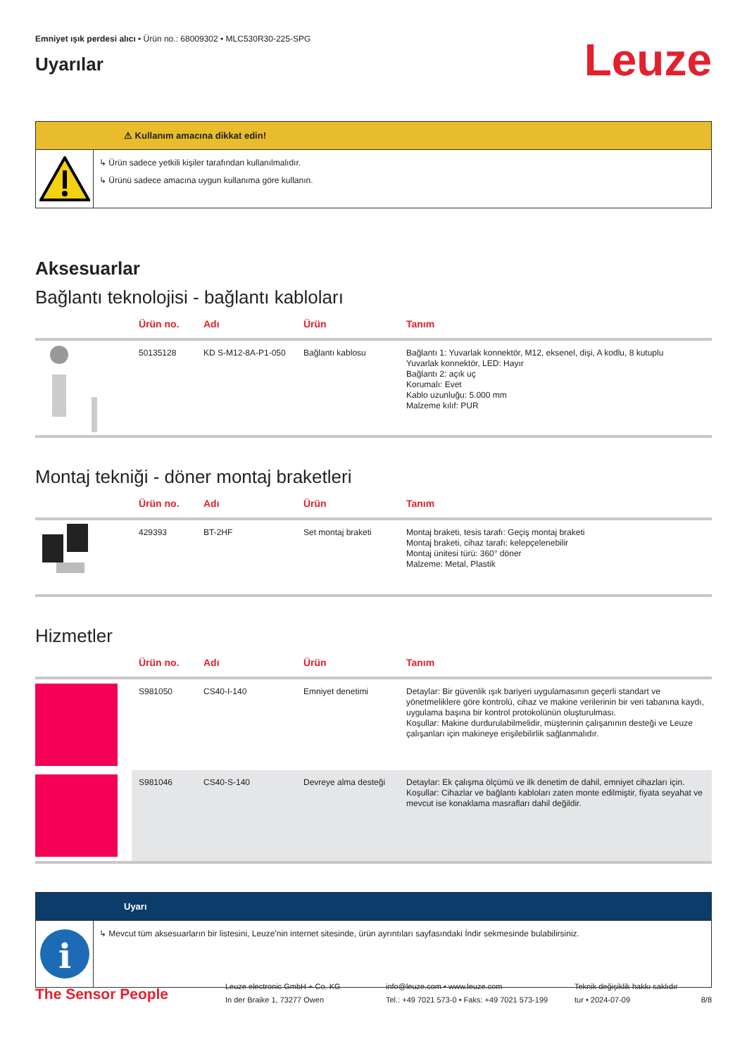Emniyet ışık perdesi alıcı • Ürün no.: 68009302 • MLC530R30-225-SPG
Uyarılar
Leuze
⚠ Kullanım amacına dikkat edin!
↳ Ürün sadece yetkili kişiler tarafından kullanılmalıdır.
↳ Ürünü sadece amacına uygun kullanıma göre kullanın.
Aksesuarlar
Bağlantı teknolojisi - bağlantı kabloları
| | Ürün no. | Adı | Ürün | Tanım |
| --- | --- | --- | --- | --- |
| | 50135128 | KD S-M12-8A-P1-050 | Bağlantı kablosu | Bağlantı 1: Yuvarlak konnektör, M12, eksenel, dişi, A kodlu, 8 kutuplu Yuvarlak konnektör, LED: Hayır Bağlantı 2: açık uç Korumalı: Evet Kablo uzunluğu: 5.000 mm Malzeme kılıf: PUR |
Montaj tekniği - döner montaj braketleri
| | Ürün no. | Adı | Ürün | Tanım |
| --- | --- | --- | --- | --- |
| | 429393 | BT-2HF | Set montaj braketi | Montaj braketi, tesis tarafı: Geçiş montaj braketi Montaj braketi, cihaz tarafı: kelepçelenebilir Montaj ünitesi türü: 360° döner Malzeme: Metal, Plastik |
Hizmetler
| | Ürün no. | Adı | Ürün | Tanım |
| --- | --- | --- | --- | --- |
| | S981050 | CS40-I-140 | Emniyet denetimi | Detaylar: Bir güvenlik ışık bariyeri uygulamasının geçerli standart ve yönetmeliklere göre kontrolü, cihaz ve makine verilerinin bir veri tabanına kaydı, uygulama başına bir kontrol protokolünün oluşturulması. Koşullar: Makine durdurulabilmelidir, müşterinin çalışanının desteği ve Leuze çalışanları için makineye erişilebilirlik sağlanmalıdır. |
| | S981046 | CS40-S-140 | Devreye alma desteği | Detaylar: Ek çalışma ölçümü ve ilk denetim de dahil, emniyet cihazları için. Koşullar: Cihazlar ve bağlantı kabloları zaten monte edilmiştir, fiyata seyahat ve mevcut ise konaklama masrafları dahil değildir. |
Uyarı
i
↳ Mevcut tüm aksesuarların bir listesini, Leuze'nin internet sitesinde, ürün ayrıntıları sayfasındaki İndir sekmesinde bulabilirsiniz.
The Sensor People
Leuze electronic GmbH + Co. KG
In der Braike 1, 73277 Owen
info@leuze.com • www.leuze.com
Tel.: +49 7021 573-0 • Faks: +49 7021 573-199
Teknik değişiklik hakkı saklıdır
tur • 2024-07-09
8/8